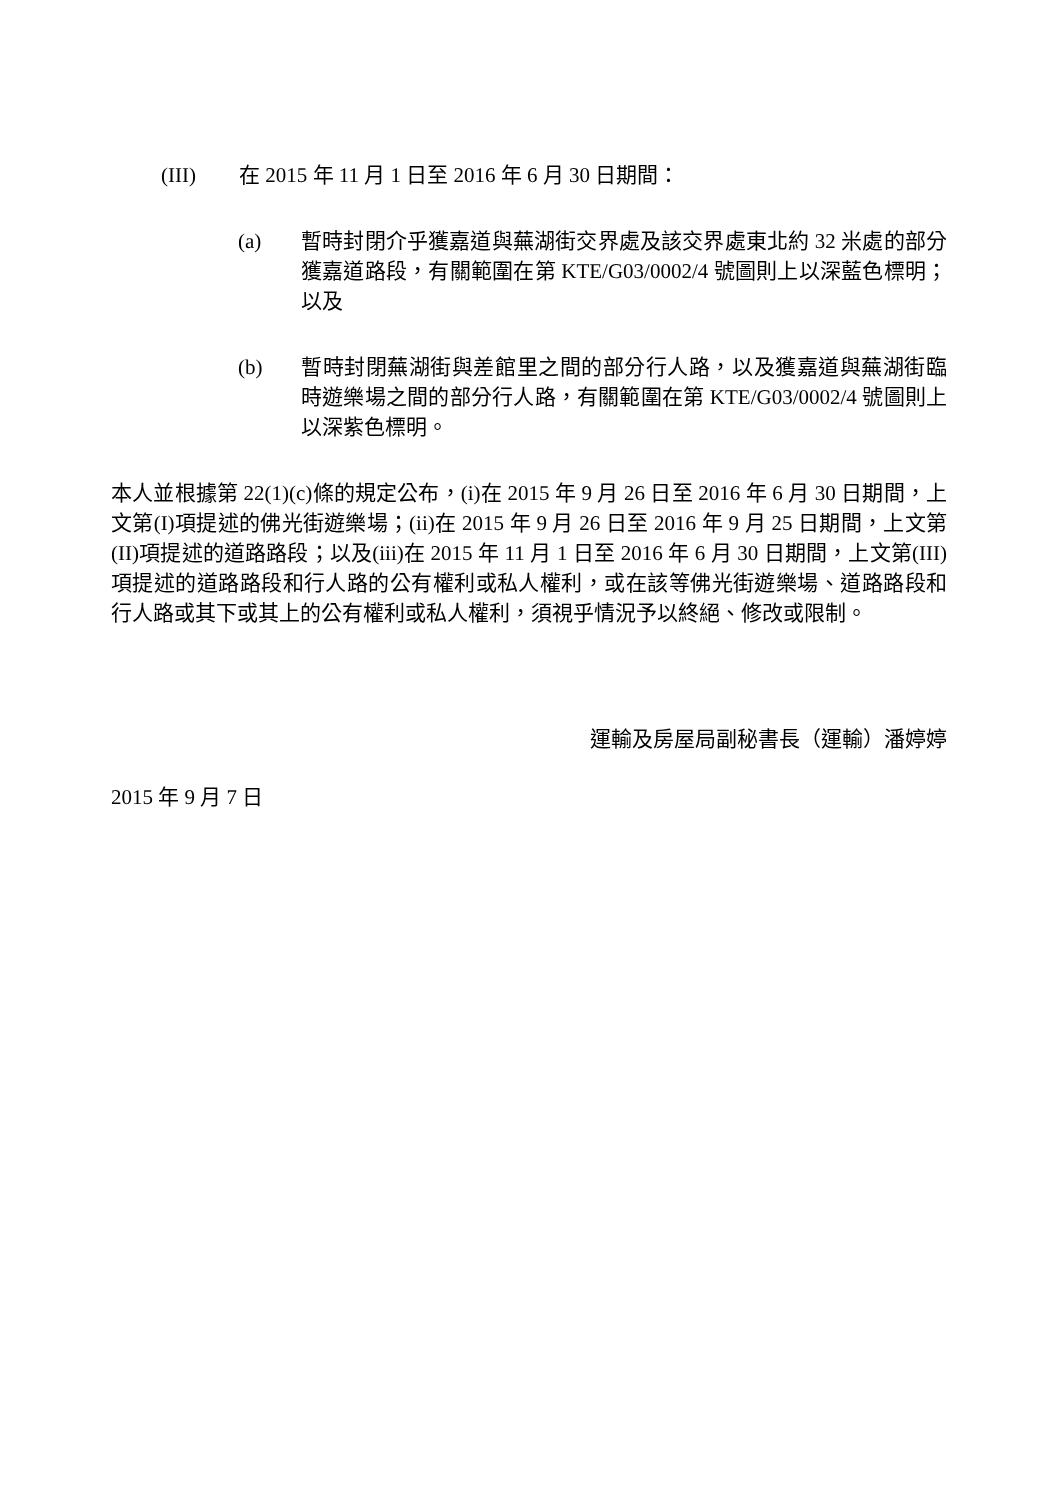(III) 在 2015 年 11 月 1 日至 2016 年 6 月 30 日期間：
(a) 暫時封閉介乎獲嘉道與蕪湖街交界處及該交界處東北約 32 米處的部分獲嘉道路段，有關範圍在第 KTE/G03/0002/4 號圖則上以深藍色標明；以及
(b) 暫時封閉蕪湖街與差館里之間的部分行人路，以及獲嘉道與蕪湖街臨時遊樂場之間的部分行人路，有關範圍在第 KTE/G03/0002/4 號圖則上以深紫色標明。
本人並根據第 22(1)(c)條的規定公布，(i)在 2015 年 9 月 26 日至 2016 年 6 月 30 日期間，上文第(I)項提述的佛光街遊樂場；(ii)在 2015 年 9 月 26 日至 2016 年 9 月 25 日期間，上文第(II)項提述的道路路段；以及(iii)在 2015 年 11 月 1 日至 2016 年 6 月 30 日期間，上文第(III)項提述的道路路段和行人路的公有權利或私人權利，或在該等佛光街遊樂場、道路路段和行人路或其下或其上的公有權利或私人權利，須視乎情況予以終絕、修改或限制。
運輸及房屋局副秘書長（運輸）潘婷婷
2015 年 9 月 7 日